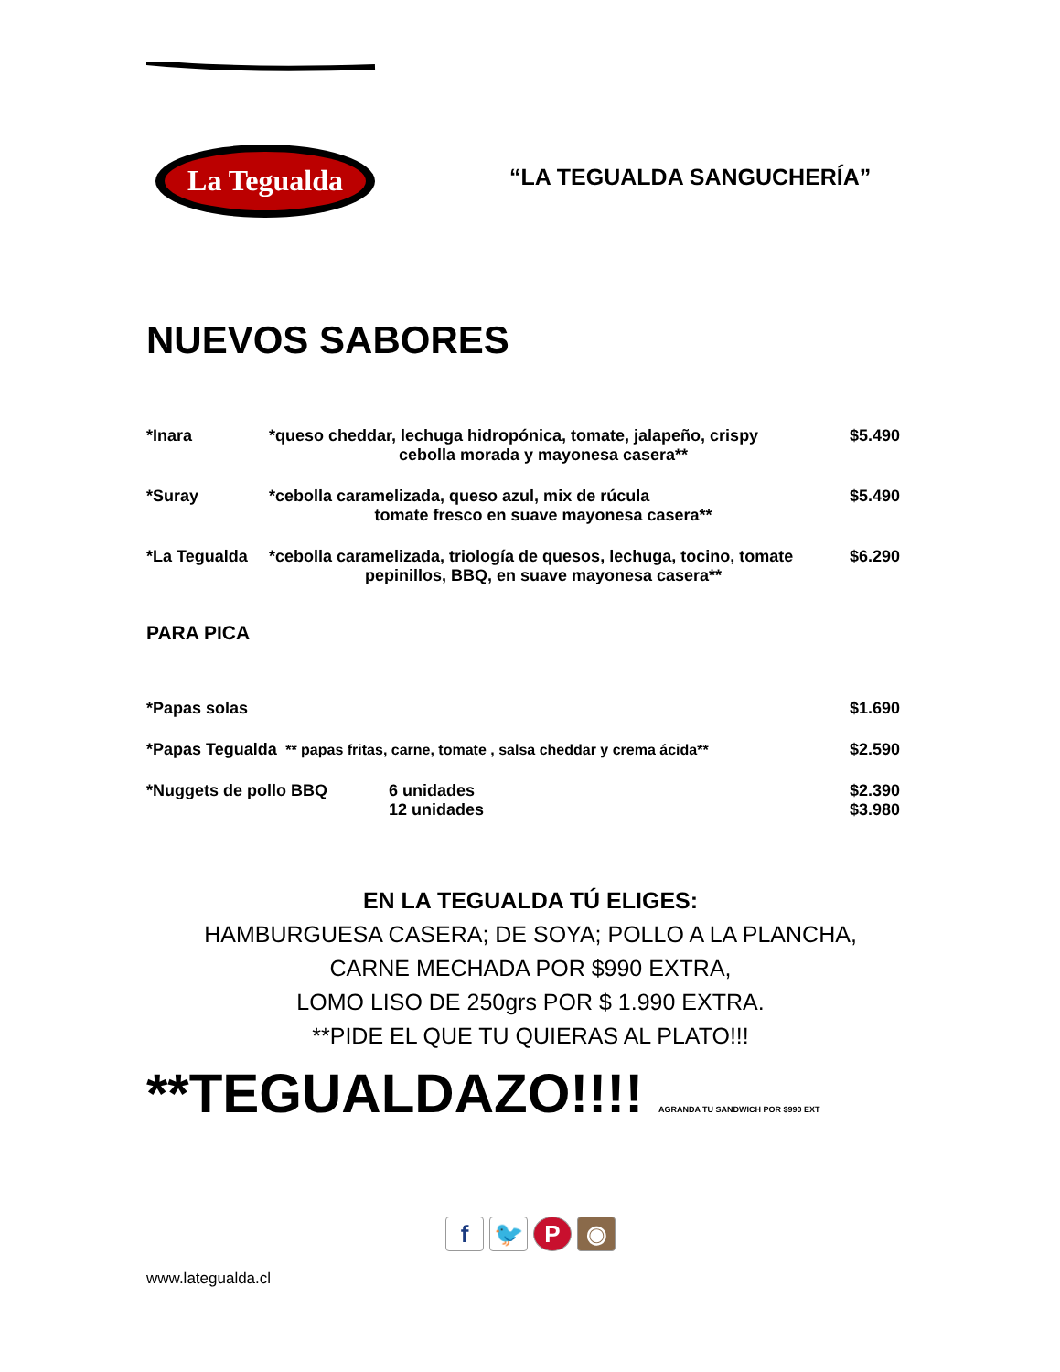La Tegualda
“LA TEGUALDA SANGUCHERÍA”
NUEVOS SABORES
*Inara *queso cheddar, lechuga hidropónica, tomate, jalapeño, crispy
cebolla morada y mayonesa casera**
$5.490
*Suray *cebolla caramelizada, queso azul, mix de rúcula
tomate fresco en suave mayonesa casera**
$5.490
*La Tegualda *cebolla caramelizada, triología de quesos, lechuga, tocino, tomate
pepinillos, BBQ, en suave mayonesa casera**
$6.290
PARA PICA
*Papas solas $1.690
*Papas Tegualda ** papas fritas, carne, tomate , salsa cheddar y crema ácida**
$2.590
*Nuggets de pollo BBQ 6 unidades
12 unidades
$2.390
$3.980
EN LA TEGUALDA TÚ ELIGES:
HAMBURGUESA CASERA; DE SOYA; POLLO A LA PLANCHA,
CARNE MECHADA POR $990 EXTRA,
LOMO LISO DE 250grs POR $ 1.990 EXTRA.
**PIDE EL QUE TU QUIERAS AL PLATO!!!
**TEGUALDAZO!!!! AGRANDA TU SANDWICH POR $990 EXT
f 🐦 P ◉
www.lategualda.cl